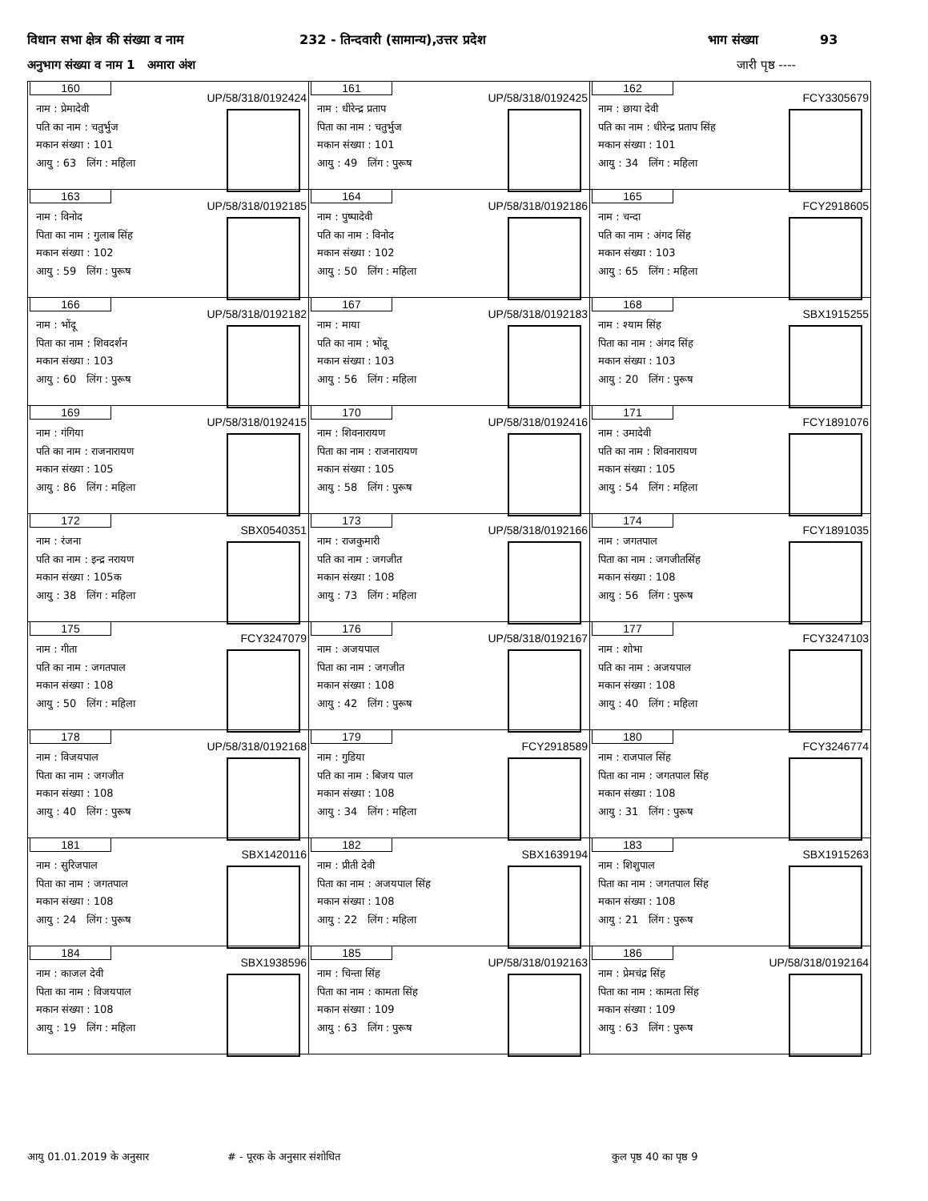विधान सभा क्षेत्र की संख्या व नाम 232 - तिन्दवारी (सामान्य),उत्तर प्रदेश भाग संख्या 93
अनुभाग संख्या व नाम 1 अमारा अंश जारी पृष्ठ ----
| 160 UP/58/318/0192424 नाम : प्रेमादेवी पति का नाम : चतुर्भुज मकान संख्या : 101 आयु : 63 लिंग : महिला | 161 UP/58/318/0192425 नाम : धीरेन्द्र प्रताप पिता का नाम : चतुर्भुज मकान संख्या : 101 आयु : 49 लिंग : पुरूष | 162 FCY3305679 नाम : छाया देवी पति का नाम : धीरेन्द्र प्रताप सिंह मकान संख्या : 101 आयु : 34 लिंग : महिला |
| 163 UP/58/318/0192185 नाम : विनोद पिता का नाम : गुलाब सिंह मकान संख्या : 102 आयु : 59 लिंग : पुरूष | 164 UP/58/318/0192186 नाम : पुष्पादेवी पति का नाम : विनोद मकान संख्या : 102 आयु : 50 लिंग : महिला | 165 FCY2918605 नाम : चन्दा पति का नाम : अंगद सिंह मकान संख्या : 103 आयु : 65 लिंग : महिला |
| 166 UP/58/318/0192182 नाम : भोंदू पिता का नाम : शिवदर्शन मकान संख्या : 103 आयु : 60 लिंग : पुरूष | 167 UP/58/318/0192183 नाम : माया पति का नाम : भोंदू मकान संख्या : 103 आयु : 56 लिंग : महिला | 168 SBX1915255 नाम : श्याम सिंह पिता का नाम : अंगद सिंह मकान संख्या : 103 आयु : 20 लिंग : पुरूष |
| 169 UP/58/318/0192415 नाम : गंगिया पति का नाम : राजनारायण मकान संख्या : 105 आयु : 86 लिंग : महिला | 170 UP/58/318/0192416 नाम : शिवनारायण पिता का नाम : राजनारायण मकान संख्या : 105 आयु : 58 लिंग : पुरूष | 171 FCY1891076 नाम : उमादेवी पति का नाम : शिवनारायण मकान संख्या : 105 आयु : 54 लिंग : महिला |
| 172 SBX0540351 नाम : रंजना पति का नाम : इन्द्र नरायण मकान संख्या : 105क आयु : 38 लिंग : महिला | 173 UP/58/318/0192166 नाम : राजकुमारी पति का नाम : जगजीत मकान संख्या : 108 आयु : 73 लिंग : महिला | 174 FCY1891035 नाम : जगतपाल पिता का नाम : जगजीतसिंह मकान संख्या : 108 आयु : 56 लिंग : पुरूष |
| 175 FCY3247079 नाम : गीता पति का नाम : जगतपाल मकान संख्या : 108 आयु : 50 लिंग : महिला | 176 UP/58/318/0192167 नाम : अजयपाल पिता का नाम : जगजीत मकान संख्या : 108 आयु : 42 लिंग : पुरूष | 177 FCY3247103 नाम : शोभा पति का नाम : अजयपाल मकान संख्या : 108 आयु : 40 लिंग : महिला |
| 178 UP/58/318/0192168 नाम : विजयपाल पिता का नाम : जगजीत मकान संख्या : 108 आयु : 40 लिंग : पुरूष | 179 FCY2918589 नाम : गुडिया पति का नाम : बिजय पाल मकान संख्या : 108 आयु : 34 लिंग : महिला | 180 FCY3246774 नाम : राजपाल सिंह पिता का नाम : जगतपाल सिंह मकान संख्या : 108 आयु : 31 लिंग : पुरूष |
| 181 SBX1420116 नाम : सुरिजपाल पिता का नाम : जगतपाल मकान संख्या : 108 आयु : 24 लिंग : पुरूष | 182 SBX1639194 नाम : प्रीती देवी पिता का नाम : अजयपाल सिंह मकान संख्या : 108 आयु : 22 लिंग : महिला | 183 SBX1915263 नाम : शिशुपाल पिता का नाम : जगतपाल सिंह मकान संख्या : 108 आयु : 21 लिंग : पुरूष |
| 184 SBX1938596 नाम : काजल देवी पिता का नाम : विजयपाल मकान संख्या : 108 आयु : 19 लिंग : महिला | 185 UP/58/318/0192163 नाम : चिन्ता सिंह पिता का नाम : कामता सिंह मकान संख्या : 109 आयु : 63 लिंग : पुरूष | 186 UP/58/318/0192164 नाम : प्रेमचंद्र सिंह पिता का नाम : कामता सिंह मकान संख्या : 109 आयु : 63 लिंग : पुरूष |
आयु 01.01.2019 के अनुसार # - पूरक के अनुसार संशोधित कुल पृष्ठ 40 का पृष्ठ 9